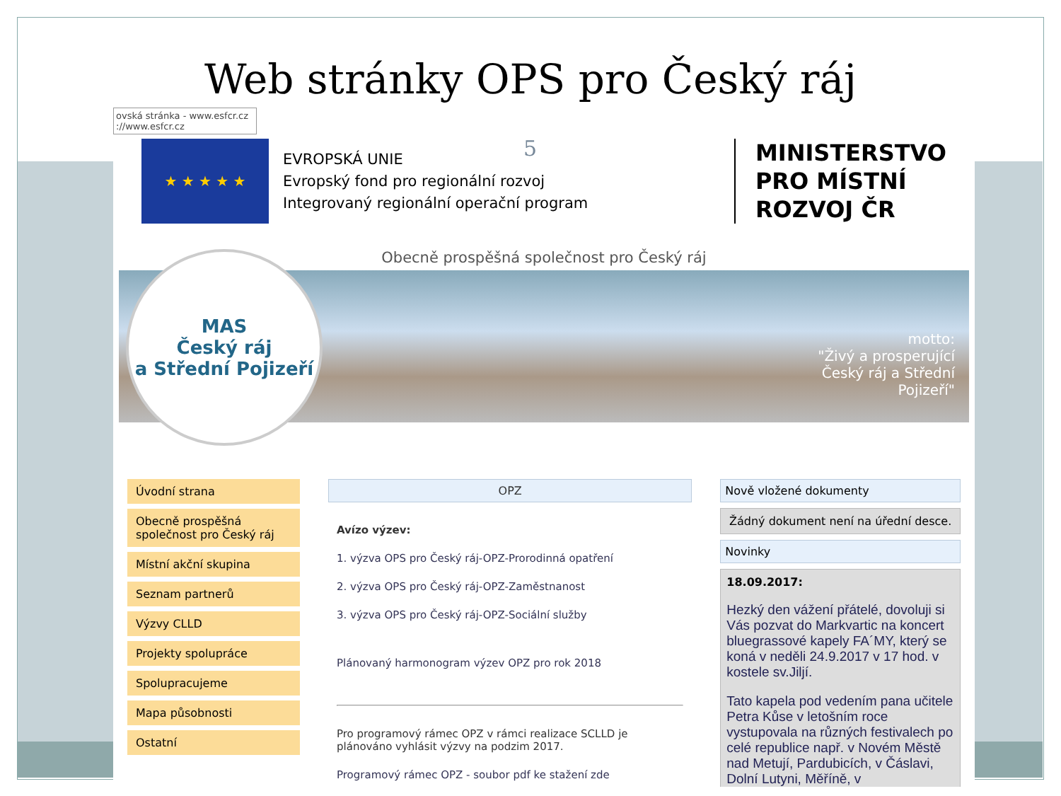Web stránky OPS pro Český ráj
ovská stránka - www.esfcr.cz
://www.esfcr.cz
5
★ ★ ★ ★ ★
EVROPSKÁ UNIE
Evropský fond pro regionální rozvoj
Integrovaný regionální operační program
MINISTERSTVO
PRO MÍSTNÍ
ROZVOJ ČR
Obecně prospěšná společnost pro Český ráj
MAS
Český ráj
a Střední Pojizeří
motto:
"Živý a prosperující
Český ráj a Střední
Pojizeří"
Úvodní strana
Obecně prospěšná společnost pro Český ráj
Místní akční skupina
Seznam partnerů
Výzvy CLLD
Projekty spolupráce
Spolupracujeme
Mapa působnosti
Ostatní
OPZ
Avízo výzev:
1. výzva OPS pro Český ráj-OPZ-Prorodinná opatření
2. výzva OPS pro Český ráj-OPZ-Zaměstnanost
3. výzva OPS pro Český ráj-OPZ-Sociální služby
Plánovaný harmonogram výzev OPZ pro rok 2018
Pro programový rámec OPZ v rámci realizace SCLLD je plánováno vyhlásit výzvy na podzim 2017.
Programový rámec OPZ - soubor pdf ke stažení zde
Nově vložené dokumenty
Žádný dokument není na úřední desce.
Novinky
18.09.2017:
Hezký den vážení přátelé, dovoluji si Vás pozvat do Markvartic na koncert bluegrassové kapely FA´MY, který se koná v neděli 24.9.2017 v 17 hod. v kostele sv.Jiljí.
Tato kapela pod vedením pana učitele Petra Kůse v letošním roce vystupovala na různých festivalech po celé republice např. v Novém Městě nad Metují, Pardubicích, v Čáslavi, Dolní Lutyni, Měříně, v